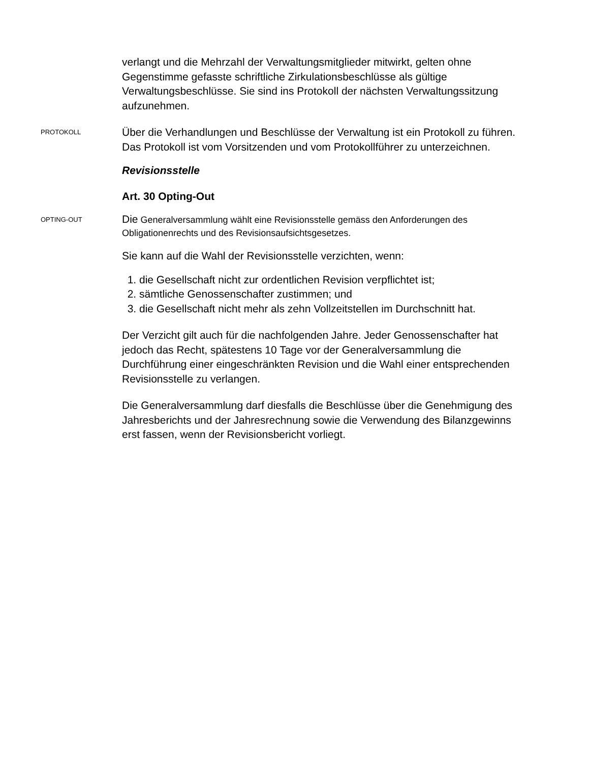verlangt und die Mehrzahl der Verwaltungsmitglieder mitwirkt, gelten ohne Gegenstimme gefasste schriftliche Zirkulationsbeschlüsse als gültige Verwaltungsbeschlüsse. Sie sind ins Protokoll der nächsten Verwaltungssitzung aufzunehmen.
PROTOKOLL
Über die Verhandlungen und Beschlüsse der Verwaltung ist ein Protokoll zu führen. Das Protokoll ist vom Vorsitzenden und vom Protokollführer zu unterzeichnen.
Revisionsstelle
Art. 30 Opting-Out
OPTING-OUT
Die Generalversammlung wählt eine Revisionsstelle gemäss den Anforderungen des Obligationenrechts und des Revisionsaufsichtsgesetzes.
Sie kann auf die Wahl der Revisionsstelle verzichten, wenn:
1. die Gesellschaft nicht zur ordentlichen Revision verpflichtet ist;
2. sämtliche Genossenschafter zustimmen; und
3. die Gesellschaft nicht mehr als zehn Vollzeitstellen im Durchschnitt hat.
Der Verzicht gilt auch für die nachfolgenden Jahre. Jeder Genossenschafter hat jedoch das Recht, spätestens 10 Tage vor der Generalversammlung die Durchführung einer eingeschränkten Revision und die Wahl einer entsprechenden Revisionsstelle zu verlangen.
Die Generalversammlung darf diesfalls die Beschlüsse über die Genehmigung des Jahresberichts und der Jahresrechnung sowie die Verwendung des Bilanzgewinns erst fassen, wenn der Revisionsbericht vorliegt.